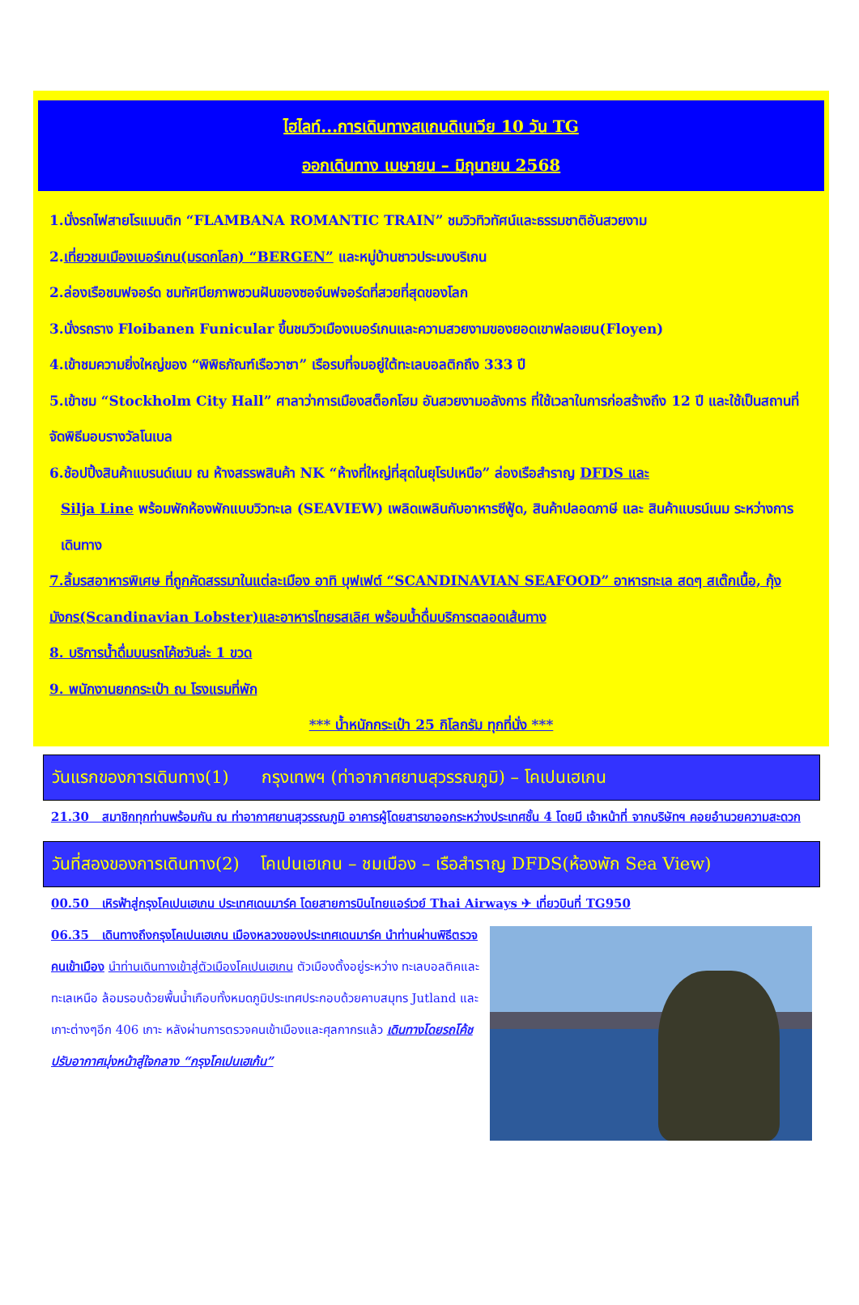ไฮไลท์...การเดินทางสแกนดิเนเวีย 10 วัน TG
ออกเดินทาง เมษายน – มิถุนายน 2568
1.นั่งรถไฟสายโรแมนติก “FLAMBANA ROMANTIC TRAIN” ชมวิวทิวทัศน์และธรรมชาติอันสวยงาม
2.เที่ยวชมเมืองเบอร์เกน(มรดกโลก) “BERGEN” และหมู่บ้านชาวประมงบริเกน
2.ล่องเรือชมฟจอร์ด ชมทัศนียภาพชวนฝันของซอจ์นฟจอร์ดที่สวยที่สุดของโลก
3.นั่งรถราง Floibanen Funicular ขึ้นชมวิวเมืองเบอร์เกนและความสวยงามของยอดเขาฟลอเยน(Floyen)
4.เข้าชมความยิ่งใหญ่ของ “พิพิธภัณฑ์เรือวาซา” เรือรบที่จมอยู่ใต้ทะเลบอลติกถึง 333 ปี
5.เข้าชม “Stockholm City Hall” ศาลาว่าการเมืองสต็อกโฮม อันสวยงามอลังการ ที่ใช้เวลาในการก่อสร้างถึง 12 ปี และใช้เป็นสถานที่จัดพิธีมอบรางวัลโนเบล
6.ช้อปปิ้งสินค้าแบรนด์เนม ณ ห้างสรรพสินค้า NK “ห้างที่ใหญ่ที่สุดในยุโรปเหนือ” ล่องเรือสำราญ DFDS และ
Silja Line พร้อมพักห้องพักแบบวิวทะเล (SEAVIEW) เพลิดเพลินกับอาหารซีฟู้ด, สินค้าปลอดภาษี และ สินค้าแบรน์เนม ระหว่างการเดินทาง
7.ลิ้มรสอาหารพิเศษ ที่ถูกคัดสรรมาในแต่ละเมือง อาทิ บุฟเฟต์ “SCANDINAVIAN SEAFOOD” อาหารทะเล สดๆ สเต๊กเนื้อ, กุ้งมังกร(Scandinavian Lobster)และอาหารไทยรสเลิศ พร้อมน้ำดื่มบริการตลอดเส้นทาง
8. บริการน้ำดื่มบนรถโค้ชวันล่ะ 1 ขวด
9. พนักงานยกกระเป๋า ณ โรงแรมที่พัก
*** น้ำหนักกระเป๋า 25 กิโลกรัม ทุกที่นั่ง ***
วันแรกของการเดินทาง(1) กรุงเทพฯ (ท่าอากาศยานสุวรรณภูมิ) – โคเปนเฮเกน
21.30 สมาชิกทุกท่านพร้อมกัน ณ ท่าอากาศยานสุวรรณภูมิ อาคารผู้โดยสารขาออกระหว่างประเทศชั้น 4 โดยมี เจ้าหน้าที่ จากบริษัทฯ คอยอำนวยความสะดวก
วันที่สองของการเดินทาง(2) โคเปนเฮเกน – ชมเมือง – เรือสำราญ DFDS(ห้องพัก Sea View)
00.50 เหิรฟ้าสู่กรุงโคเปนเฮเกน ประเทศเดนมาร์ค โดยสายการบินไทยแอร์เวย์ Thai Airways ✈ เที่ยวบินที่ TG950
06.35 เดินทางถึงกรุงโคเปนเฮเกน เมืองหลวงของประเทศเดนมาร์ค นำท่านผ่านพิธีตรวจคนเข้าเมือง นำท่านเดินทางเข้าสู่ตัวเมืองโคเปนเฮเกน ตัวเมืองตั้งอยู่ระหว่าง ทะเลบอลติคและทะเลเหนือ ล้อมรอบด้วยพื้นน้ำเกือบทั้งหมดภูมิประเทศประกอบด้วยคาบสมุทร Jutland และเกาะต่างๆอีก 406 เกาะ หลังผ่านการตรวจคนเข้าเมืองและศุลกากรแล้ว เดินทางโดยรถโค้ชปรับอากาศมุ่งหน้าสู่ใจกลาง “กรุงโคเปนเฮเก้น”